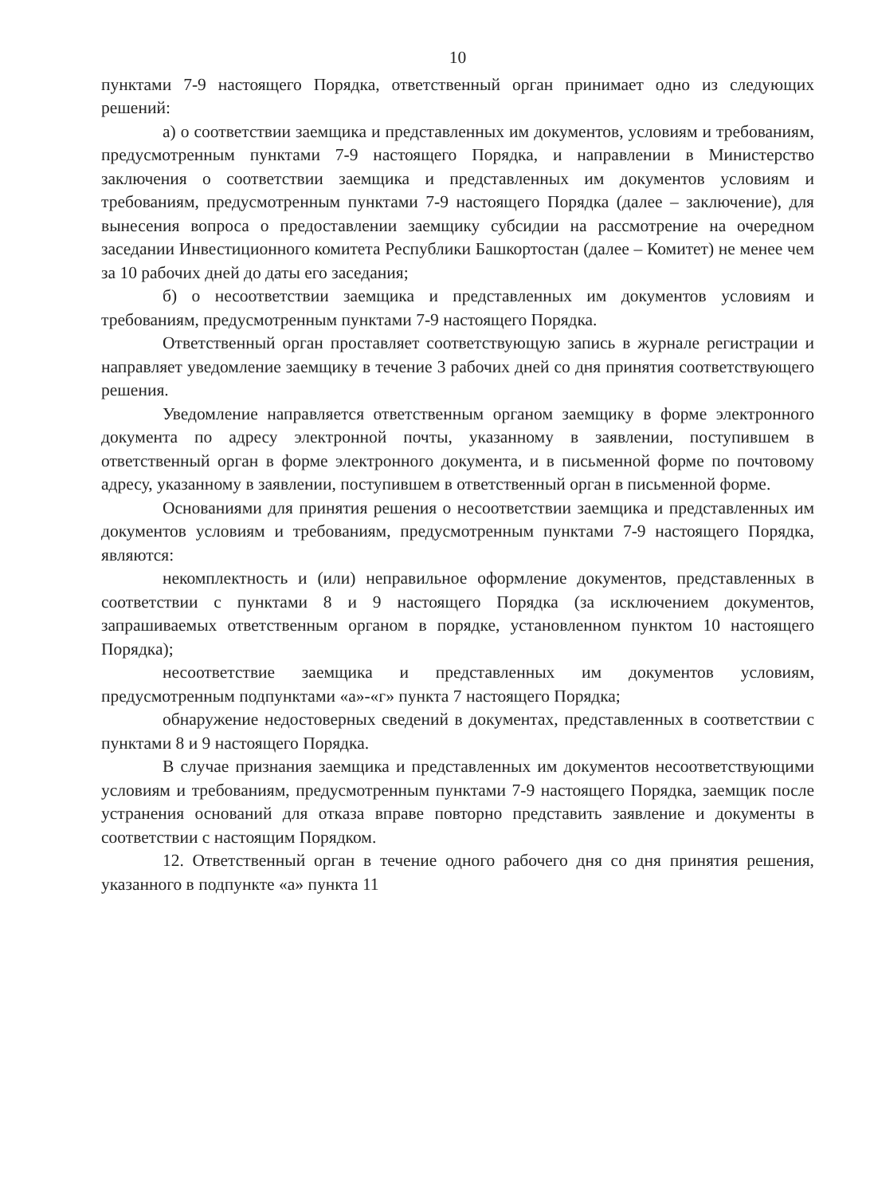10
пунктами 7-9 настоящего Порядка, ответственный орган принимает одно из следующих решений:
а) о соответствии заемщика и представленных им документов, условиям и требованиям, предусмотренным пунктами 7-9 настоящего Порядка, и направлении в Министерство заключения о соответствии заемщика и представленных им документов условиям и требованиям, предусмотренным пунктами 7-9 настоящего Порядка (далее – заключение), для вынесения вопроса о предоставлении заемщику субсидии на рассмотрение на очередном заседании Инвестиционного комитета Республики Башкортостан (далее – Комитет) не менее чем за 10 рабочих дней до даты его заседания;
б) о несоответствии заемщика и представленных им документов условиям и требованиям, предусмотренным пунктами 7-9 настоящего Порядка.
Ответственный орган проставляет соответствующую запись в журнале регистрации и направляет уведомление заемщику в течение 3 рабочих дней со дня принятия соответствующего решения.
Уведомление направляется ответственным органом заемщику в форме электронного документа по адресу электронной почты, указанному в заявлении, поступившем в ответственный орган в форме электронного документа, и в письменной форме по почтовому адресу, указанному в заявлении, поступившем в ответственный орган в письменной форме.
Основаниями для принятия решения о несоответствии заемщика и представленных им документов условиям и требованиям, предусмотренным пунктами 7-9 настоящего Порядка, являются:
некомплектность и (или) неправильное оформление документов, представленных в соответствии с пунктами 8 и 9 настоящего Порядка (за исключением документов, запрашиваемых ответственным органом в порядке, установленном пунктом 10 настоящего Порядка);
несоответствие заемщика и представленных им документов условиям, предусмотренным подпунктами «а»-«г» пункта 7 настоящего Порядка;
обнаружение недостоверных сведений в документах, представленных в соответствии с пунктами 8 и 9 настоящего Порядка.
В случае признания заемщика и представленных им документов несоответствующими условиям и требованиям, предусмотренным пунктами 7-9 настоящего Порядка, заемщик после устранения оснований для отказа вправе повторно представить заявление и документы в соответствии с настоящим Порядком.
12. Ответственный орган в течение одного рабочего дня со дня принятия решения, указанного в подпункте «а» пункта 11